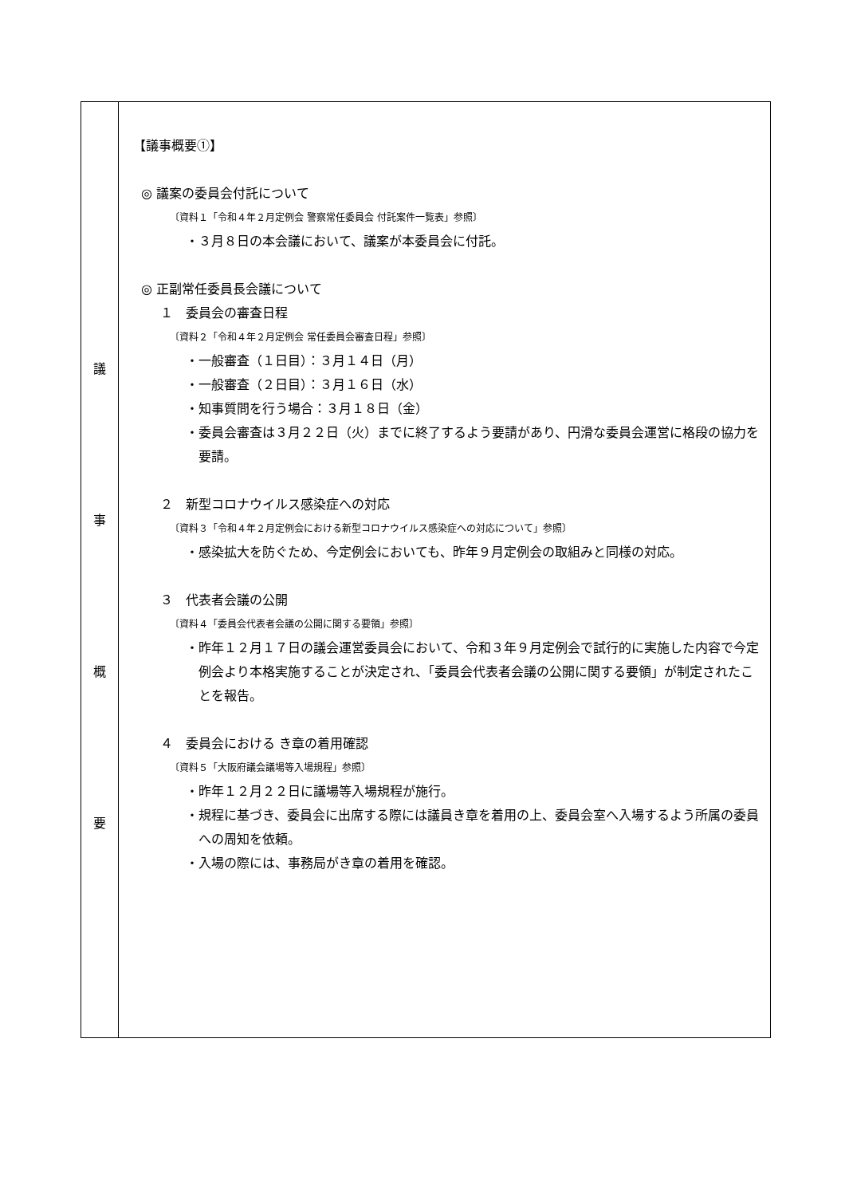| 議 事 概 要 | 【議事概要①】 ◎ 議案の委員会付託について 〔資料１「令和４年２月定例会 警察常任委員会 付託案件一覧表」参照〕 ・３月８日の本会議において、議案が本委員会に付託。 ◎ 正副常任委員長会議について １ 委員会の審査日程 〔資料２「令和４年２月定例会 常任委員会審査日程」参照〕 ・一般審査（１日目）：３月１４日（月） ・一般審査（２日目）：３月１６日（水） ・知事質問を行う場合：３月１８日（金） ・委員会審査は３月２２日（火）までに終了するよう要請があり、円滑な委員会運営に格段の協力を要請。 ２ 新型コロナウイルス感染症への対応 〔資料３「令和４年２月定例会における新型コロナウイルス感染症への対応について」参照〕 ・感染拡大を防ぐため、今定例会においても、昨年９月定例会の取組みと同様の対応。 ３ 代表者会議の公開 〔資料４「委員会代表者会議の公開に関する要領」参照〕 ・昨年１２月１７日の議会運営委員会において、令和３年９月定例会で試行的に実施した内容で今定例会より本格実施することが決定され、「委員会代表者会議の公開に関する要領」が制定されたことを報告。 ４ 委員会における き章の着用確認 〔資料５「大阪府議会議場等入場規程」参照〕 ・昨年１２月２２日に議場等入場規程が施行。 ・規程に基づき、委員会に出席する際には議員き章を着用の上、委員会室へ入場するよう所属の委員への周知を依頼。 ・入場の際には、事務局がき章の着用を確認。 |